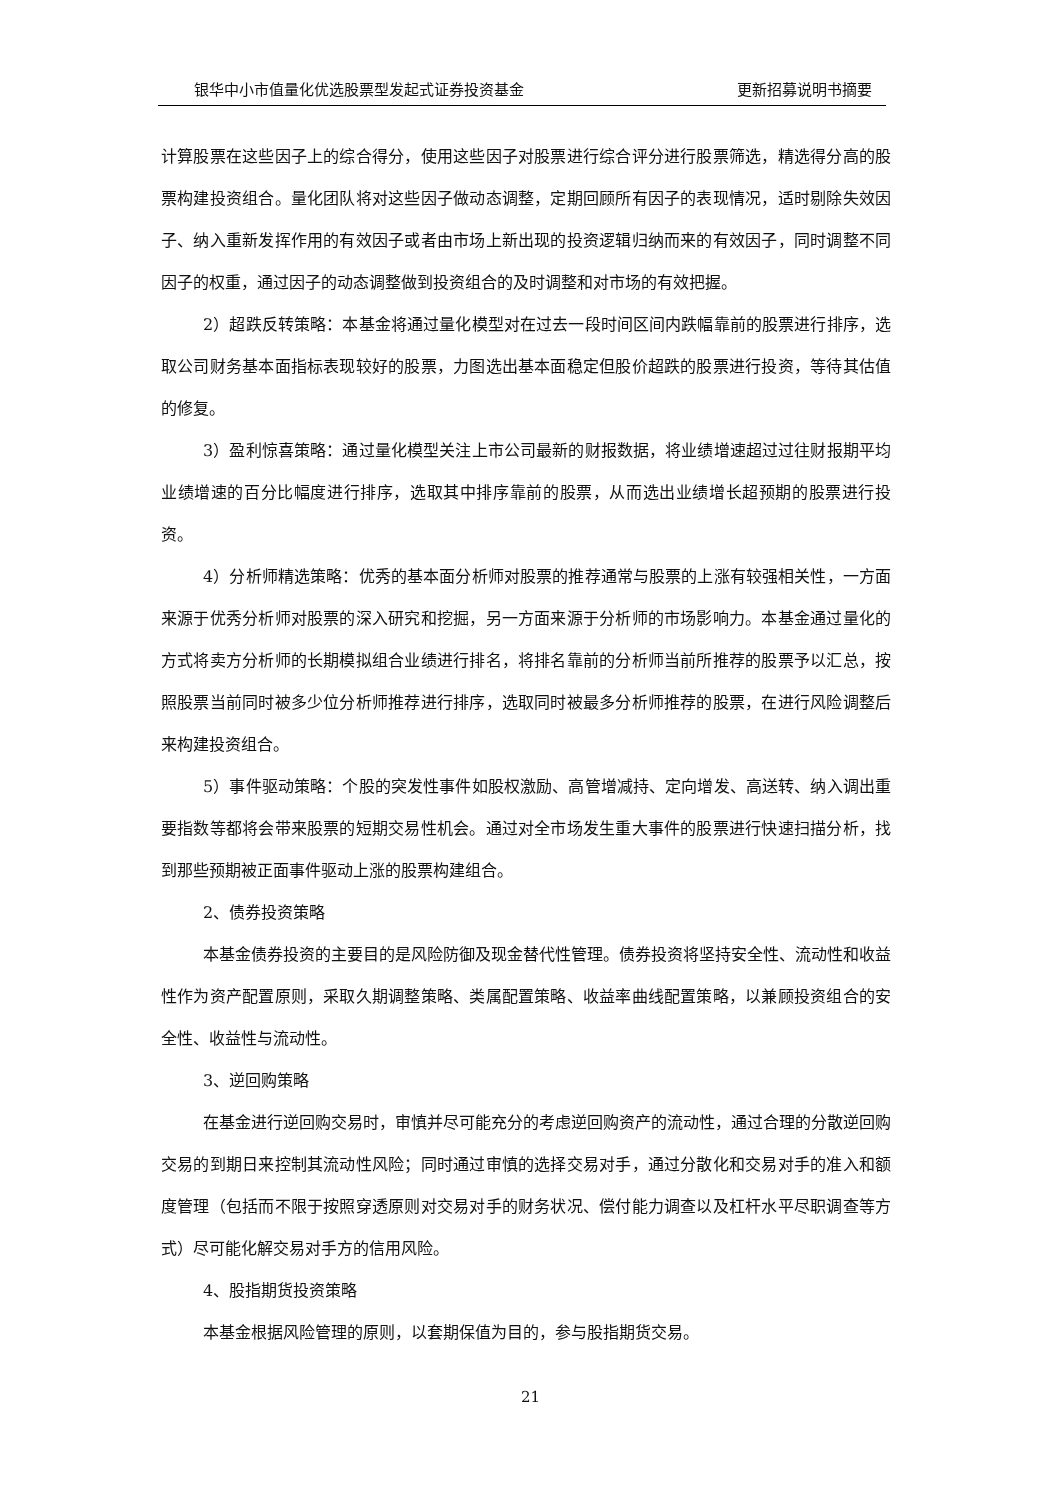银华中小市值量化优选股票型发起式证券投资基金 更新招募说明书摘要
计算股票在这些因子上的综合得分，使用这些因子对股票进行综合评分进行股票筛选，精选得分高的股票构建投资组合。量化团队将对这些因子做动态调整，定期回顾所有因子的表现情况，适时剔除失效因子、纳入重新发挥作用的有效因子或者由市场上新出现的投资逻辑归纳而来的有效因子，同时调整不同因子的权重，通过因子的动态调整做到投资组合的及时调整和对市场的有效把握。
2）超跌反转策略：本基金将通过量化模型对在过去一段时间区间内跌幅靠前的股票进行排序，选取公司财务基本面指标表现较好的股票，力图选出基本面稳定但股价超跌的股票进行投资，等待其估值的修复。
3）盈利惊喜策略：通过量化模型关注上市公司最新的财报数据，将业绩增速超过过往财报期平均业绩增速的百分比幅度进行排序，选取其中排序靠前的股票，从而选出业绩增长超预期的股票进行投资。
4）分析师精选策略：优秀的基本面分析师对股票的推荐通常与股票的上涨有较强相关性，一方面来源于优秀分析师对股票的深入研究和挖掘，另一方面来源于分析师的市场影响力。本基金通过量化的方式将卖方分析师的长期模拟组合业绩进行排名，将排名靠前的分析师当前所推荐的股票予以汇总，按照股票当前同时被多少位分析师推荐进行排序，选取同时被最多分析师推荐的股票，在进行风险调整后来构建投资组合。
5）事件驱动策略：个股的突发性事件如股权激励、高管增减持、定向增发、高送转、纳入调出重要指数等都将会带来股票的短期交易性机会。通过对全市场发生重大事件的股票进行快速扫描分析，找到那些预期被正面事件驱动上涨的股票构建组合。
2、债券投资策略
本基金债券投资的主要目的是风险防御及现金替代性管理。债券投资将坚持安全性、流动性和收益性作为资产配置原则，采取久期调整策略、类属配置策略、收益率曲线配置策略，以兼顾投资组合的安全性、收益性与流动性。
3、逆回购策略
在基金进行逆回购交易时，审慎并尽可能充分的考虑逆回购资产的流动性，通过合理的分散逆回购交易的到期日来控制其流动性风险；同时通过审慎的选择交易对手，通过分散化和交易对手的准入和额度管理（包括而不限于按照穿透原则对交易对手的财务状况、偿付能力调查以及杠杆水平尽职调查等方式）尽可能化解交易对手方的信用风险。
4、股指期货投资策略
本基金根据风险管理的原则，以套期保值为目的，参与股指期货交易。
21